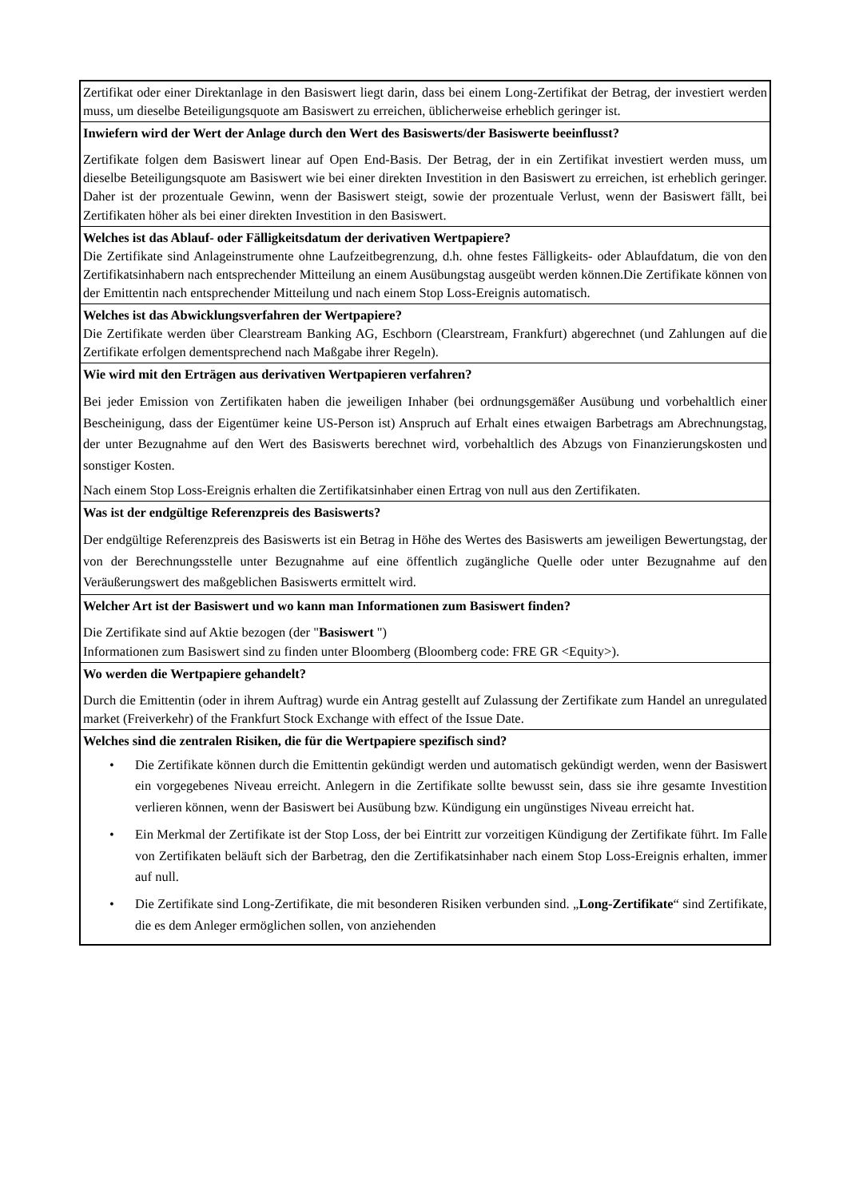| Zertifikat oder einer Direktanlage in den Basiswert liegt darin, dass bei einem Long-Zertifikat der Betrag, der investiert werden muss, um dieselbe Beteiligungsquote am Basiswert zu erreichen, üblicherweise erheblich geringer ist. |
| Inwiefern wird der Wert der Anlage durch den Wert des Basiswerts/der Basiswerte beeinflusst? Zertifikate folgen dem Basiswert linear auf Open End-Basis. Der Betrag, der in ein Zertifikat investiert werden muss, um dieselbe Beteiligungsquote am Basiswert wie bei einer direkten Investition in den Basiswert zu erreichen, ist erheblich geringer. Daher ist der prozentuale Gewinn, wenn der Basiswert steigt, sowie der prozentuale Verlust, wenn der Basiswert fällt, bei Zertifikaten höher als bei einer direkten Investition in den Basiswert. |
| Welches ist das Ablauf- oder Fälligkeitsdatum der derivativen Wertpapiere? Die Zertifikate sind Anlageinstrumente ohne Laufzeitbegrenzung, d.h. ohne festes Fälligkeits- oder Ablaufdatum, die von den Zertifikatsinhabern nach entsprechender Mitteilung an einem Ausübungstag ausgeübt werden können.Die Zertifikate können von der Emittentin nach entsprechender Mitteilung und nach einem Stop Loss-Ereignis automatisch. |
| Welches ist das Abwicklungsverfahren der Wertpapiere? Die Zertifikate werden über Clearstream Banking AG, Eschborn (Clearstream, Frankfurt) abgerechnet (und Zahlungen auf die Zertifikate erfolgen dementsprechend nach Maßgabe ihrer Regeln). |
| Wie wird mit den Erträgen aus derivativen Wertpapieren verfahren? Bei jeder Emission von Zertifikaten haben die jeweiligen Inhaber (bei ordnungsgemäßer Ausübung und vorbehaltlich einer Bescheinigung, dass der Eigentümer keine US-Person ist) Anspruch auf Erhalt eines etwaigen Barbetrags am Abrechnungstag, der unter Bezugnahme auf den Wert des Basiswerts berechnet wird, vorbehaltlich des Abzugs von Finanzierungskosten und sonstiger Kosten. Nach einem Stop Loss-Ereignis erhalten die Zertifikatsinhaber einen Ertrag von null aus den Zertifikaten. |
| Was ist der endgültige Referenzpreis des Basiswerts? Der endgültige Referenzpreis des Basiswerts ist ein Betrag in Höhe des Wertes des Basiswerts am jeweiligen Bewertungstag, der von der Berechnungsstelle unter Bezugnahme auf eine öffentlich zugängliche Quelle oder unter Bezugnahme auf den Veräußerungswert des maßgeblichen Basiswerts ermittelt wird. |
| Welcher Art ist der Basiswert und wo kann man Informationen zum Basiswert finden? Die Zertifikate sind auf Aktie bezogen (der " Basiswert ") Informationen zum Basiswert sind zu finden unter Bloomberg (Bloomberg code: FRE GR <Equity>). |
| Wo werden die Wertpapiere gehandelt? Durch die Emittentin (oder in ihrem Auftrag) wurde ein Antrag gestellt auf Zulassung der Zertifikate zum Handel an unregulated market (Freiverkehr) of the Frankfurt Stock Exchange with effect of the Issue Date. |
| Welches sind die zentralen Risiken, die für die Wertpapiere spezifisch sind? • Die Zertifikate können durch die Emittentin gekündigt werden und automatisch gekündigt werden, wenn der Basiswert ein vorgegebenes Niveau erreicht. Anlegern in die Zertifikate sollte bewusst sein, dass sie ihre gesamte Investition verlieren können, wenn der Basiswert bei Ausübung bzw. Kündigung ein ungünstiges Niveau erreicht hat. • Ein Merkmal der Zertifikate ist der Stop Loss, der bei Eintritt zur vorzeitigen Kündigung der Zertifikate führt. Im Falle von Zertifikaten beläuft sich der Barbetrag, den die Zertifikatsinhaber nach einem Stop Loss-Ereignis erhalten, immer auf null. • Die Zertifikate sind Long-Zertifikate, die mit besonderen Risiken verbunden sind. „ Long-Zertifikate “ sind Zertifikate, die es dem Anleger ermöglichen sollen, von anziehenden |